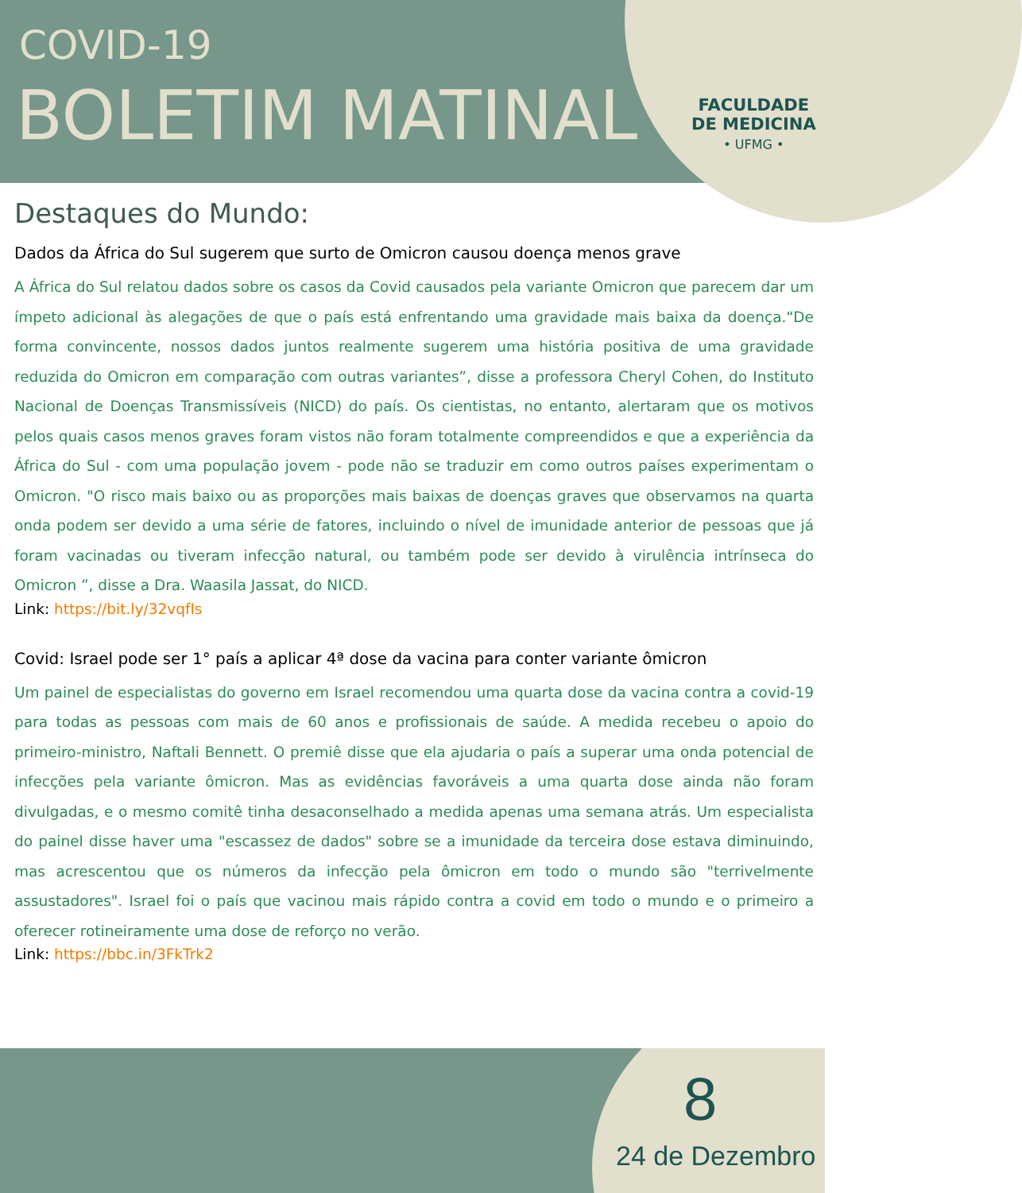COVID-19
BOLETIM MATINAL
FACULDADE
DE MEDICINA
• UFMG •
Destaques do Mundo:
Dados da África do Sul sugerem que surto de Omicron causou doença menos grave
A África do Sul relatou dados sobre os casos da Covid causados pela variante Omicron que parecem dar um ímpeto adicional às alegações de que o país está enfrentando uma gravidade mais baixa da doença.“De forma convincente, nossos dados juntos realmente sugerem uma história positiva de uma gravidade reduzida do Omicron em comparação com outras variantes”, disse a professora Cheryl Cohen, do Instituto Nacional de Doenças Transmissíveis (NICD) do país. Os cientistas, no entanto, alertaram que os motivos pelos quais casos menos graves foram vistos não foram totalmente compreendidos e que a experiência da África do Sul - com uma população jovem - pode não se traduzir em como outros países experimentam o Omicron. "O risco mais baixo ou as proporções mais baixas de doenças graves que observamos na quarta onda podem ser devido a uma série de fatores, incluindo o nível de imunidade anterior de pessoas que já foram vacinadas ou tiveram infecção natural, ou também pode ser devido à virulência intrínseca do Omicron ”, disse a Dra. Waasila Jassat, do NICD.
Link: https://bit.ly/32vqfIs
Covid: Israel pode ser 1° país a aplicar 4ª dose da vacina para conter variante ômicron
Um painel de especialistas do governo em Israel recomendou uma quarta dose da vacina contra a covid-19 para todas as pessoas com mais de 60 anos e profissionais de saúde. A medida recebeu o apoio do primeiro-ministro, Naftali Bennett. O premiê disse que ela ajudaria o país a superar uma onda potencial de infecções pela variante ômicron. Mas as evidências favoráveis a uma quarta dose ainda não foram divulgadas, e o mesmo comitê tinha desaconselhado a medida apenas uma semana atrás. Um especialista do painel disse haver uma "escassez de dados" sobre se a imunidade da terceira dose estava diminuindo, mas acrescentou que os números da infecção pela ômicron em todo o mundo são "terrivelmente assustadores". Israel foi o país que vacinou mais rápido contra a covid em todo o mundo e o primeiro a oferecer rotineiramente uma dose de reforço no verão.
Link: https://bbc.in/3FkTrk2
8
24 de Dezembro